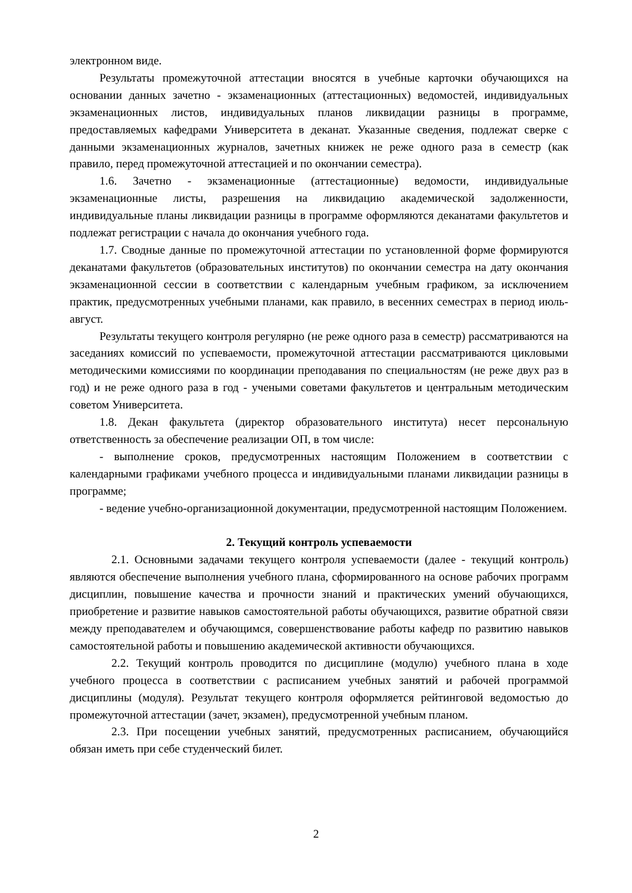электронном виде.
Результаты промежуточной аттестации вносятся в учебные карточки обучающихся на основании данных зачетно - экзаменационных (аттестационных) ведомостей, индивидуальных экзаменационных листов, индивидуальных планов ликвидации разницы в программе, предоставляемых кафедрами Университета в деканат. Указанные сведения, подлежат сверке с данными экзаменационных журналов, зачетных книжек не реже одного раза в семестр (как правило, перед промежуточной аттестацией и по окончании семестра).
1.6. Зачетно - экзаменационные (аттестационные) ведомости, индивидуальные экзаменационные листы, разрешения на ликвидацию академической задолженности, индивидуальные планы ликвидации разницы в программе оформляются деканатами факультетов и подлежат регистрации с начала до окончания учебного года.
1.7. Сводные данные по промежуточной аттестации по установленной форме формируются деканатами факультетов (образовательных институтов) по окончании семестра на дату окончания экзаменационной сессии в соответствии с календарным учебным графиком, за исключением практик, предусмотренных учебными планами, как правило, в весенних семестрах в период июль-август.
Результаты текущего контроля регулярно (не реже одного раза в семестр) рассматриваются на заседаниях комиссий по успеваемости, промежуточной аттестации рассматриваются цикловыми методическими комиссиями по координации преподавания по специальностям (не реже двух раз в год) и не реже одного раза в год - учеными советами факультетов и центральным методическим советом Университета.
1.8. Декан факультета (директор образовательного института) несет персональную ответственность за обеспечение реализации ОП, в том числе:
- выполнение сроков, предусмотренных настоящим Положением в соответствии с календарными графиками учебного процесса и индивидуальными планами ликвидации разницы в программе;
- ведение учебно-организационной документации, предусмотренной настоящим Положением.
2. Текущий контроль успеваемости
2.1. Основными задачами текущего контроля успеваемости (далее - текущий контроль) являются обеспечение выполнения учебного плана, сформированного на основе рабочих программ дисциплин, повышение качества и прочности знаний и практических умений обучающихся, приобретение и развитие навыков самостоятельной работы обучающихся, развитие обратной связи между преподавателем и обучающимся, совершенствование работы кафедр по развитию навыков самостоятельной работы и повышению академической активности обучающихся.
2.2. Текущий контроль проводится по дисциплине (модулю) учебного плана в ходе учебного процесса в соответствии с расписанием учебных занятий и рабочей программой дисциплины (модуля). Результат текущего контроля оформляется рейтинговой ведомостью до промежуточной аттестации (зачет, экзамен), предусмотренной учебным планом.
2.3. При посещении учебных занятий, предусмотренных расписанием, обучающийся обязан иметь при себе студенческий билет.
2